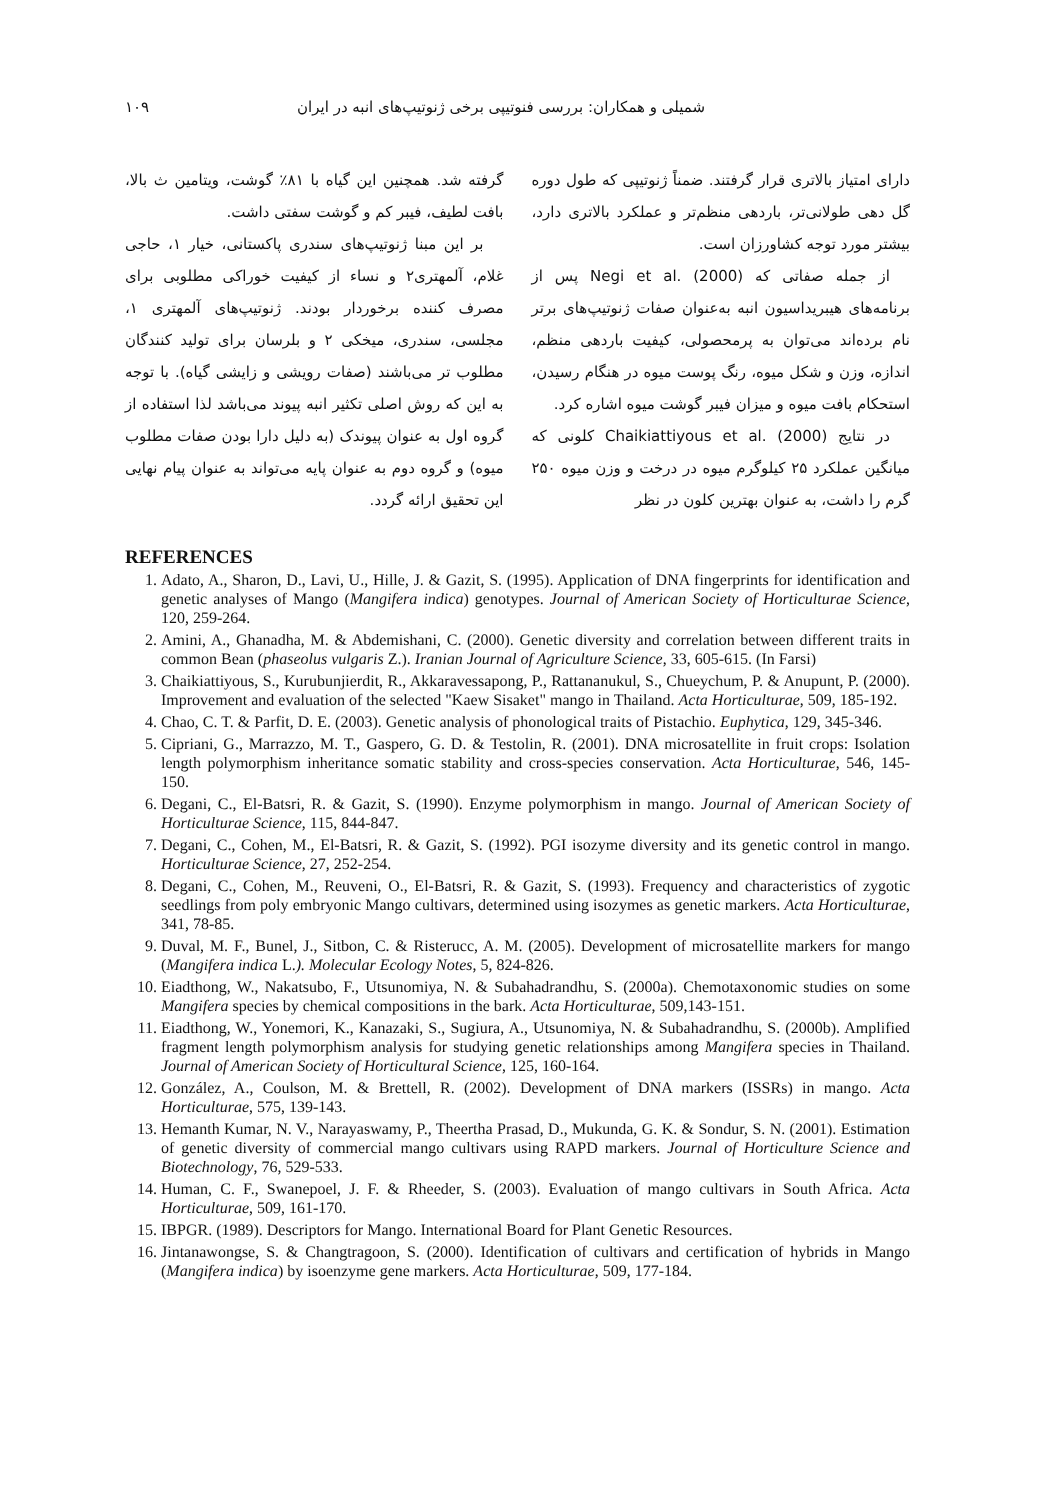شمیلی و همکاران: بررسی فنوتیپی برخی ژنوتیپ‌های انبه در ایران ۱۰۹
دارای امتیاز بالاتری قرار گرفتند. ضمناً ژنوتیپی که طول دوره گل دهی طولانی‌تر، باردهی منظم‌تر و عملکرد بالاتری دارد، بیشتر مورد توجه کشاورزان است.
از جمله صفاتی که Negi et al. (2000) پس از برنامه‌های هیبریداسیون انبه به‌عنوان صفات ژنوتیپ‌های برتر نام برده‌اند می‌توان به پرمحصولی، کیفیت باردهی منظم، اندازه، وزن و شکل میوه، رنگ پوست میوه در هنگام رسیدن، استحکام بافت میوه و میزان فیبر گوشت میوه اشاره کرد.
در نتایج Chaikiattiyous et al. (2000) کلونی که میانگین عملکرد ۲۵ کیلوگرم میوه در درخت و وزن میوه ۲۵۰ گرم را داشت، به عنوان بهترین کلون در نظر
گرفته شد. همچنین این گیاه با ۸۱٪ گوشت، ویتامین ث بالا، بافت لطیف، فیبر کم و گوشت سفتی داشت.
بر این مبنا ژنوتیپ‌های سندری پاکستانی، خیار ۱، حاجی غلام، آلمهتری۲ و نساء از کیفیت خوراکی مطلوبی برای مصرف کننده برخوردار بودند. ژنوتیپ‌های آلمهتری ۱، مجلسی، سندری، میخکی ۲ و بلرسان برای تولید کنندگان مطلوب تر می‌باشند (صفات رویشی و زایشی گیاه). با توجه به این که روش اصلی تکثیر انبه پیوند می‌باشد لذا استفاده از گروه اول به عنوان پیوندک (به دلیل دارا بودن صفات مطلوب میوه) و گروه دوم به عنوان پایه می‌تواند به عنوان پیام نهایی این تحقیق ارائه گردد.
REFERENCES
1. Adato, A., Sharon, D., Lavi, U., Hille, J. & Gazit, S. (1995). Application of DNA fingerprints for identification and genetic analyses of Mango (Mangifera indica) genotypes. Journal of American Society of Horticulturae Science, 120, 259-264.
2. Amini, A., Ghanadha, M. & Abdemishani, C. (2000). Genetic diversity and correlation between different traits in common Bean (phaseolus vulgaris Z.). Iranian Journal of Agriculture Science, 33, 605-615. (In Farsi)
3. Chaikiattiyous, S., Kurubunjierdit, R., Akkaravessapong, P., Rattananukul, S., Chueychum, P. & Anupunt, P. (2000). Improvement and evaluation of the selected "Kaew Sisaket" mango in Thailand. Acta Horticulturae, 509, 185-192.
4. Chao, C. T. & Parfit, D. E. (2003). Genetic analysis of phonological traits of Pistachio. Euphytica, 129, 345-346.
5. Cipriani, G., Marrazzo, M. T., Gaspero, G. D. & Testolin, R. (2001). DNA microsatellite in fruit crops: Isolation length polymorphism inheritance somatic stability and cross-species conservation. Acta Horticulturae, 546, 145-150.
6. Degani, C., El-Batsri, R. & Gazit, S. (1990). Enzyme polymorphism in mango. Journal of American Society of Horticulturae Science, 115, 844-847.
7. Degani, C., Cohen, M., El-Batsri, R. & Gazit, S. (1992). PGI isozyme diversity and its genetic control in mango. Horticulturae Science, 27, 252-254.
8. Degani, C., Cohen, M., Reuveni, O., El-Batsri, R. & Gazit, S. (1993). Frequency and characteristics of zygotic seedlings from poly embryonic Mango cultivars, determined using isozymes as genetic markers. Acta Horticulturae, 341, 78-85.
9. Duval, M. F., Bunel, J., Sitbon, C. & Risterucc, A. M. (2005). Development of microsatellite markers for mango (Mangifera indica L.). Molecular Ecology Notes, 5, 824-826.
10. Eiadthong, W., Nakatsubo, F., Utsunomiya, N. & Subahadrandhu, S. (2000a). Chemotaxonomic studies on some Mangifera species by chemical compositions in the bark. Acta Horticulturae, 509,143-151.
11. Eiadthong, W., Yonemori, K., Kanazaki, S., Sugiura, A., Utsunomiya, N. & Subahadrandhu, S. (2000b). Amplified fragment length polymorphism analysis for studying genetic relationships among Mangifera species in Thailand. Journal of American Society of Horticultural Science, 125, 160-164.
12. González, A., Coulson, M. & Brettell, R. (2002). Development of DNA markers (ISSRs) in mango. Acta Horticulturae, 575, 139-143.
13. Hemanth Kumar, N. V., Narayaswamy, P., Theertha Prasad, D., Mukunda, G. K. & Sondur, S. N. (2001). Estimation of genetic diversity of commercial mango cultivars using RAPD markers. Journal of Horticulture Science and Biotechnology, 76, 529-533.
14. Human, C. F., Swanepoel, J. F. & Rheeder, S. (2003). Evaluation of mango cultivars in South Africa. Acta Horticulturae, 509, 161-170.
15. IBPGR. (1989). Descriptors for Mango. International Board for Plant Genetic Resources.
16. Jintanawongse, S. & Changtragoon, S. (2000). Identification of cultivars and certification of hybrids in Mango (Mangifera indica) by isoenzyme gene markers. Acta Horticulturae, 509, 177-184.